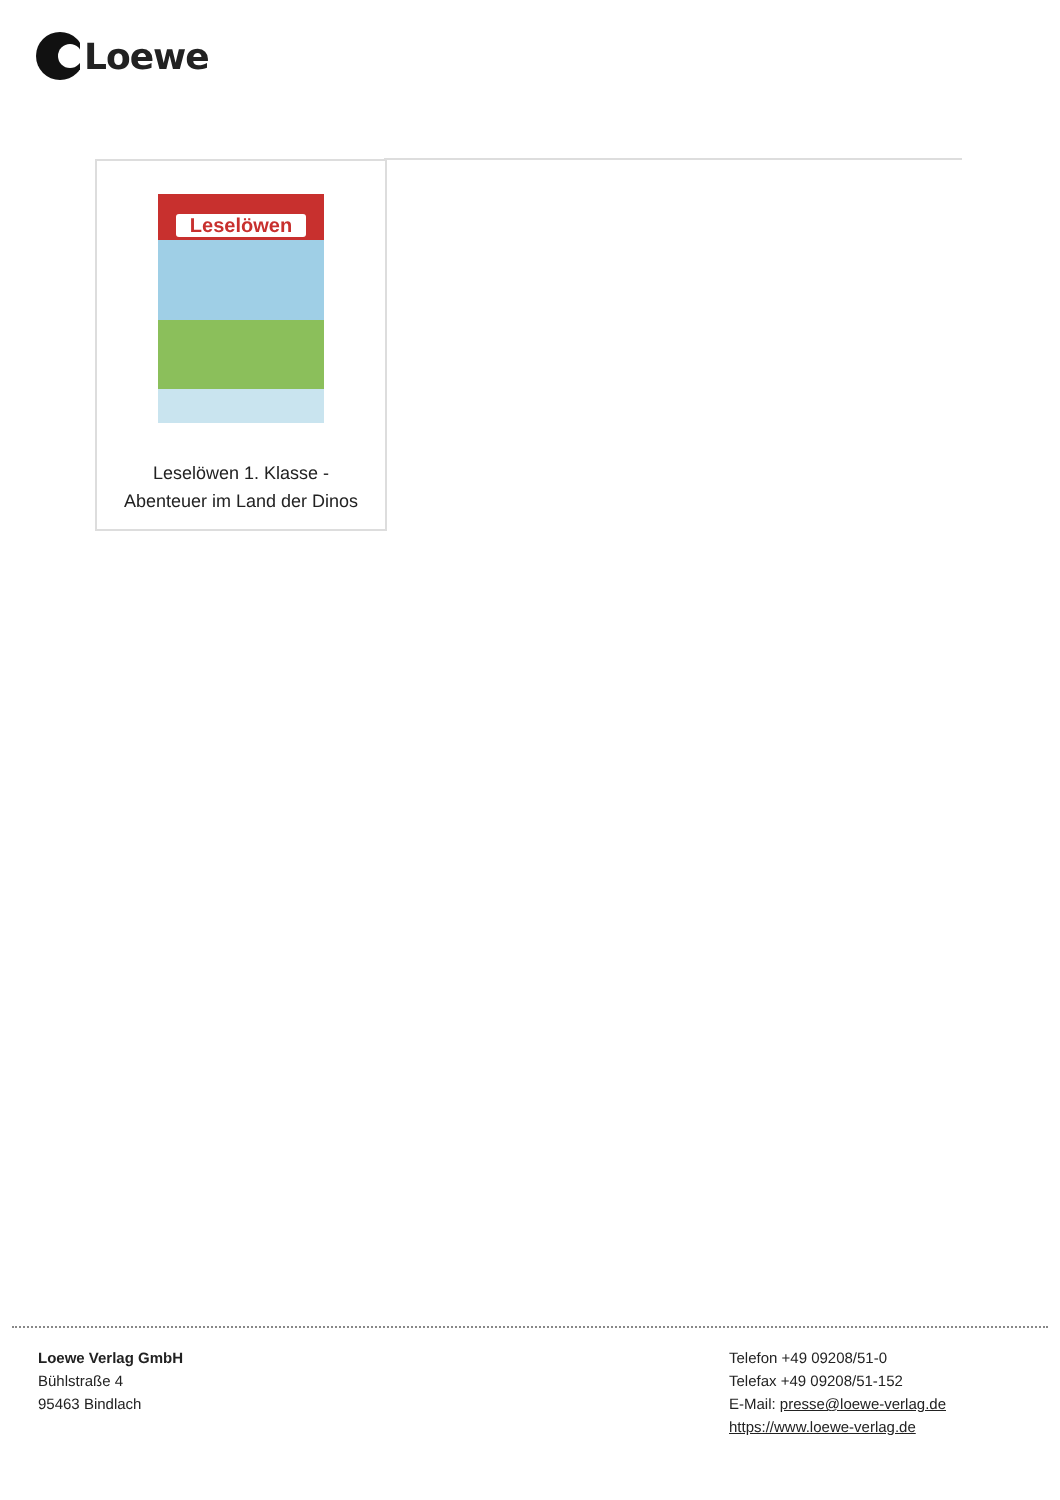Loewe
Leselöwen
Leselöwen 1. Klasse -
Abenteuer im Land der Dinos
Loewe Verlag GmbH
Bühlstraße 4
95463 Bindlach
Telefon +49 09208/51-0
Telefax +49 09208/51-152
E-Mail: presse@loewe-verlag.de
https://www.loewe-verlag.de